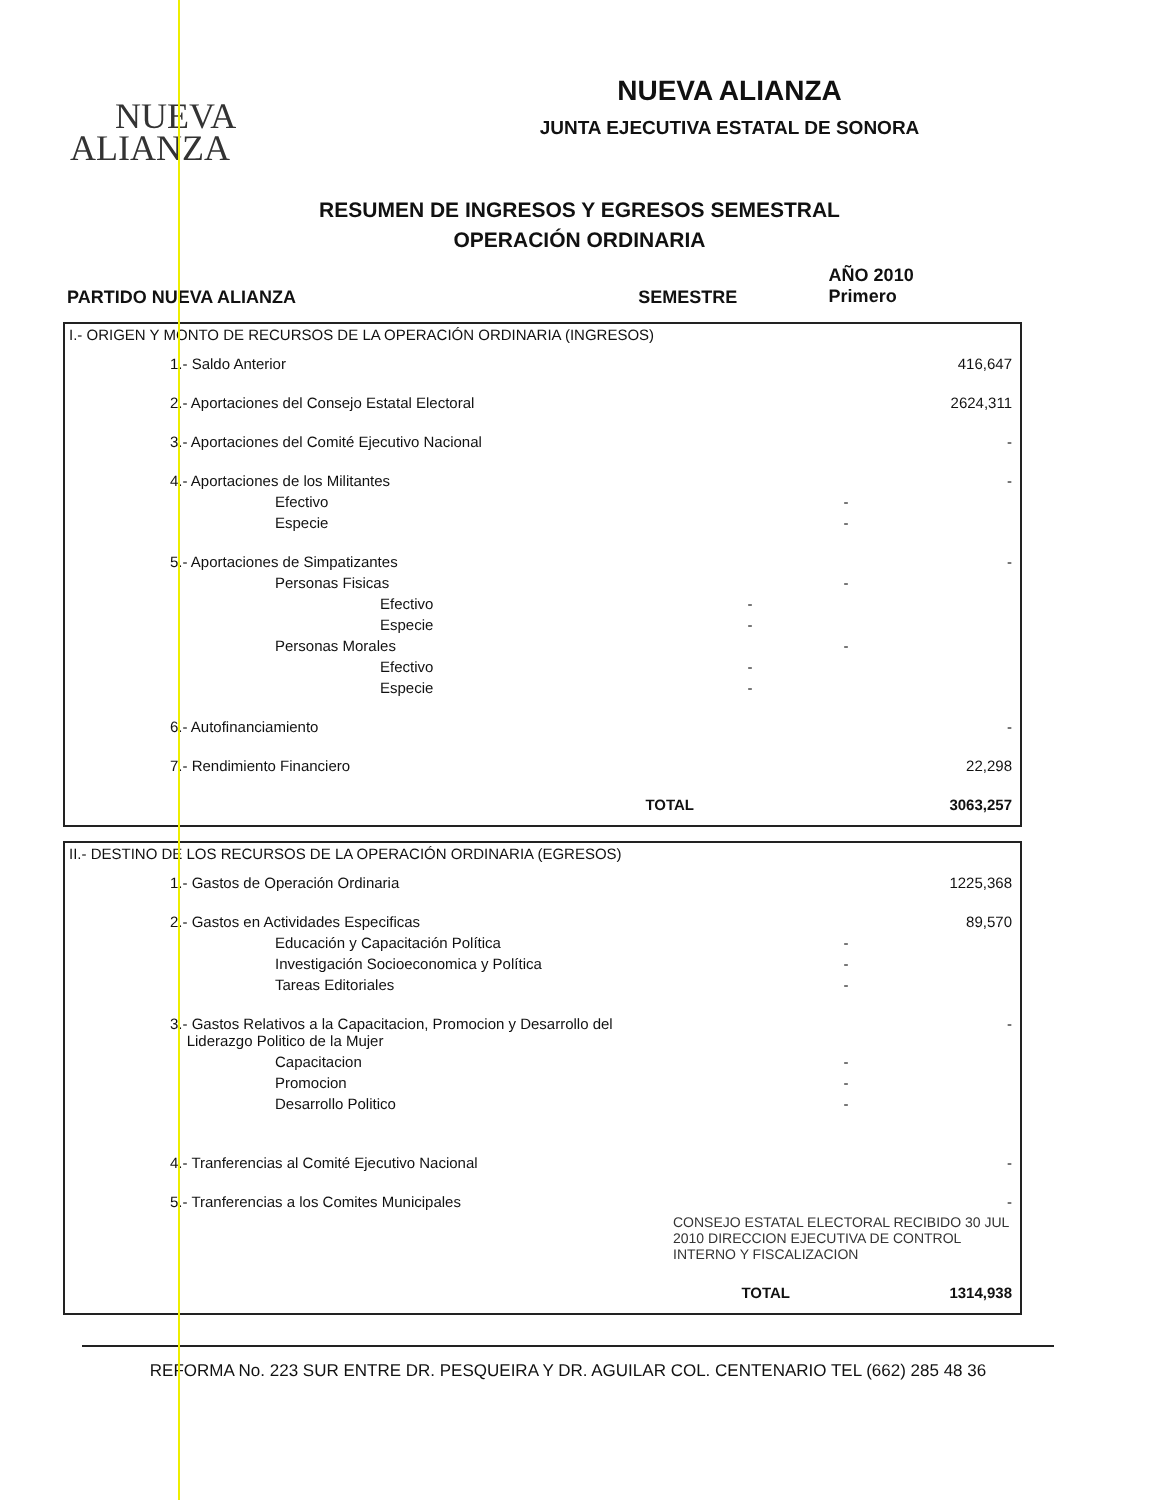NUEVA
ALIANZA
NUEVA ALIANZA
JUNTA EJECUTIVA ESTATAL DE SONORA
RESUMEN DE INGRESOS Y EGRESOS SEMESTRAL
OPERACIÓN ORDINARIA
PARTIDO NUEVA ALIANZA SEMESTRE
AÑO 2010
Primero
I.- ORIGEN Y MONTO DE RECURSOS DE LA OPERACIÓN ORDINARIA (INGRESOS)
| 1.- Saldo Anterior | | | 416,647 |
| 2.- Aportaciones del Consejo Estatal Electoral | | | 2624,311 |
| 3.- Aportaciones del Comité Ejecutivo Nacional | | | - |
| 4.- Aportaciones de los Militantes | | | - |
| Efectivo | | - | |
| Especie | | - | |
| 5.- Aportaciones de Simpatizantes | | | - |
| Personas Fisicas | | - | |
| Efectivo | - | | |
| Especie | - | | |
| Personas Morales | | - | |
| Efectivo | - | | |
| Especie | - | | |
| 6.- Autofinanciamiento | | | - |
| 7.- Rendimiento Financiero | | | 22,298 |
| TOTAL | | | 3063,257 |
II.- DESTINO DE LOS RECURSOS DE LA OPERACIÓN ORDINARIA (EGRESOS)
| 1.- Gastos de Operación Ordinaria | | 1225,368 |
| 2.- Gastos en Actividades Especificas | | 89,570 |
| Educación y Capacitación Política | - | |
| Investigación Socioeconomica y Política | - | |
| Tareas Editoriales | - | |
| 3.- Gastos Relativos a la Capacitacion, Promocion y Desarrollo del Liderazgo Politico de la Mujer | | - |
| Capacitacion | - | |
| Promocion | - | |
| Desarrollo Politico | - | |
| 4.- Tranferencias al Comité Ejecutivo Nacional | | - |
| 5.- Tranferencias a los Comites Municipales | | - |
| CONSEJO ESTATAL ELECTORAL RECIBIDO 30 JUL 2010 DIRECCION EJECUTIVA DE CONTROL INTERNO Y FISCALIZACION | | |
| TOTAL | | 1314,938 |
REFORMA No. 223 SUR ENTRE DR. PESQUEIRA Y DR. AGUILAR COL. CENTENARIO TEL (662) 285 48 36